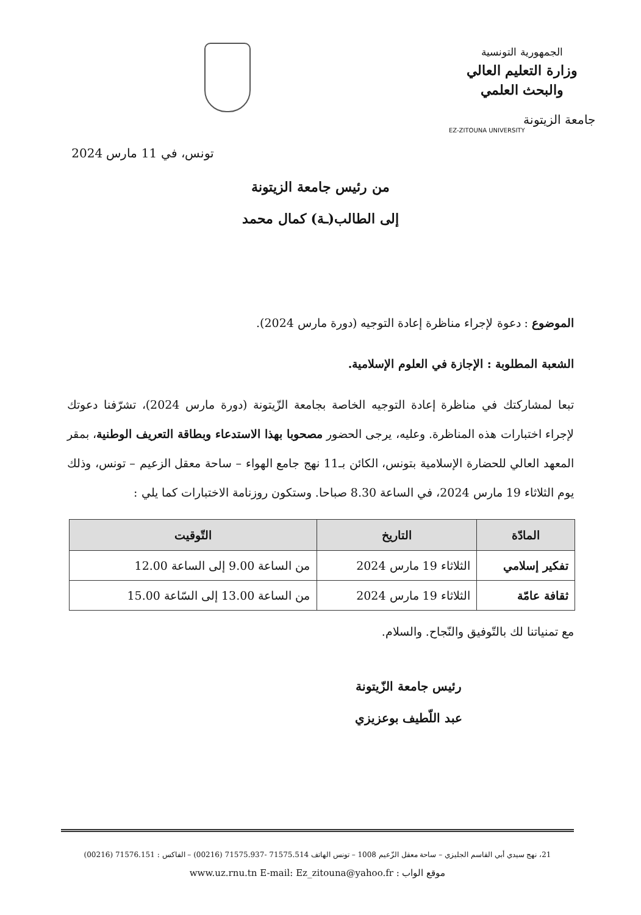الجمهورية التونسية
وزارة التعليم العالي
والبحث العلمي
جامعة الزيتونة
EZ-ZITOUNA UNIVERSITY
تونس، في 11 مارس 2024
من رئيس جامعة الزيتونة
إلى الطالب(ـة) كمال محمد
الموضوع : دعوة لإجراء مناظرة إعادة التوجيه (دورة مارس 2024).
الشعبة المطلوبة : الإجازة في العلوم الإسلامية.
تبعا لمشاركتك في مناظرة إعادة التوجيه الخاصة بجامعة الزّيتونة (دورة مارس 2024)، تشرّفنا دعوتك لإجراء اختبارات هذه المناظرة. وعليه، يرجى الحضور مصحوبا بهذا الاستدعاء وبطاقة التعريف الوطنية، بمقر المعهد العالي للحضارة الإسلامية بتونس، الكائن بـ11 نهج جامع الهواء – ساحة معقل الزعيم – تونس، وذلك يوم الثلاثاء 19 مارس 2024، في الساعة 8.30 صباحا. وستكون روزنامة الاختبارات كما يلي :
| المادّة | التاريخ | التّوقيت |
| --- | --- | --- |
| تفكير إسلامي | الثلاثاء 19 مارس 2024 | من الساعة 9.00 إلى الساعة 12.00 |
| ثقافة عامّة | الثلاثاء 19 مارس 2024 | من الساعة 13.00 إلى السّاعة 15.00 |
مع تمنياتنا لك بالتّوفيق والنّجاح. والسلام.
رئيس جامعة الزّيتونة
عبد اللّطيف بوعزيزي
21، نهج سيدي أبي القاسم الجليزي – ساحة معقل الزّعيم 1008 – تونس الهاتف 71575.514 -71575.937 (00216) – الفاكس : 71576.151 (00216)
موقع الواب : www.uz.rnu.tn E-mail: Ez_zitouna@yahoo.fr